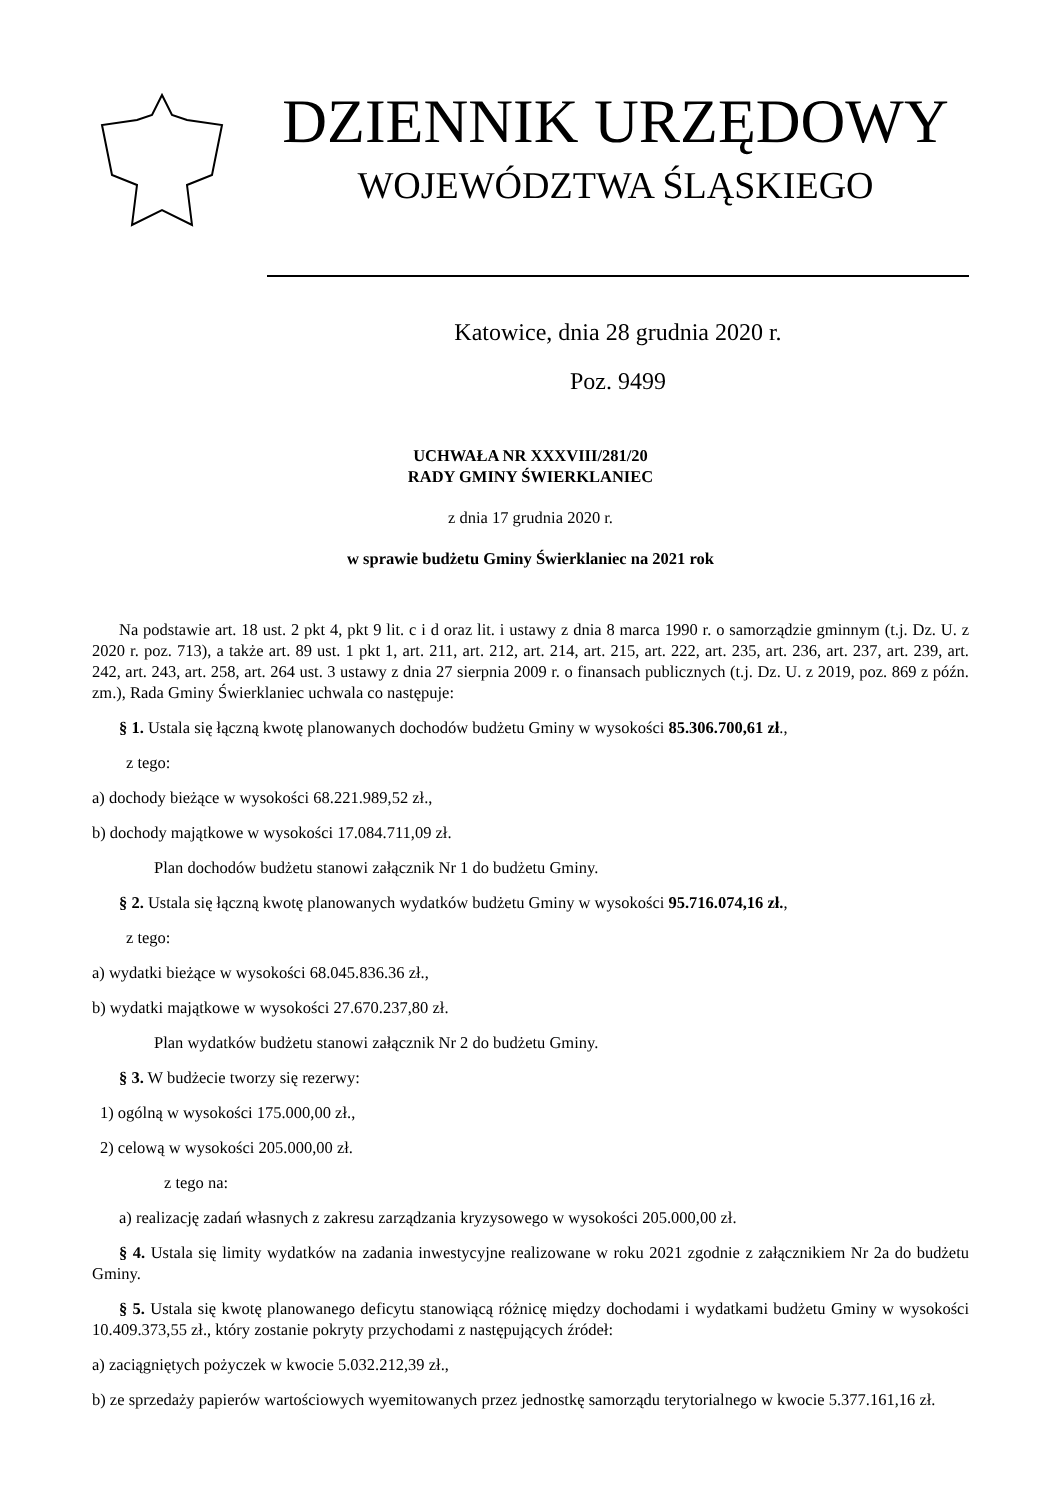DZIENNIK URZĘDOWY
WOJEWÓDZTWA ŚLĄSKIEGO
Katowice, dnia 28 grudnia 2020 r.
Poz. 9499
UCHWAŁA NR XXXVIII/281/20
RADY GMINY ŚWIERKLANIEC
z dnia 17 grudnia 2020 r.
w sprawie budżetu Gminy Świerklaniec na 2021 rok
Na podstawie art. 18 ust. 2 pkt 4, pkt 9 lit. c i d oraz lit. i ustawy z dnia 8 marca 1990 r. o samorządzie gminnym (t.j. Dz. U. z 2020 r. poz. 713), a także art. 89 ust. 1 pkt 1, art. 211, art. 212, art. 214, art. 215, art. 222, art. 235, art. 236, art. 237, art. 239, art. 242, art. 243, art. 258, art. 264 ust. 3 ustawy z dnia 27 sierpnia 2009 r. o finansach publicznych (t.j. Dz. U. z 2019, poz. 869 z późn. zm.), Rada Gminy Świerklaniec uchwala co następuje:
§ 1. Ustala się łączną kwotę planowanych dochodów budżetu Gminy w wysokości 85.306.700,61 zł.,
z tego:
a) dochody bieżące w wysokości 68.221.989,52 zł.,
b) dochody majątkowe w wysokości 17.084.711,09 zł.
Plan dochodów budżetu stanowi załącznik Nr 1 do budżetu Gminy.
§ 2. Ustala się łączną kwotę planowanych wydatków budżetu Gminy w wysokości 95.716.074,16 zł.,
z tego:
a) wydatki bieżące w wysokości 68.045.836.36 zł.,
b) wydatki majątkowe w wysokości 27.670.237,80 zł.
Plan wydatków budżetu stanowi załącznik Nr 2 do budżetu Gminy.
§ 3. W budżecie tworzy się rezerwy:
1) ogólną w wysokości 175.000,00 zł.,
2) celową w wysokości 205.000,00 zł.
z tego na:
a) realizację zadań własnych z zakresu zarządzania kryzysowego w wysokości 205.000,00 zł.
§ 4. Ustala się limity wydatków na zadania inwestycyjne realizowane w roku 2021 zgodnie z załącznikiem Nr 2a do budżetu Gminy.
§ 5. Ustala się kwotę planowanego deficytu stanowiącą różnicę między dochodami i wydatkami budżetu Gminy w wysokości 10.409.373,55 zł., który zostanie pokryty przychodami z następujących źródeł:
a) zaciągniętych pożyczek w kwocie 5.032.212,39 zł.,
b) ze sprzedaży papierów wartościowych wyemitowanych przez jednostkę samorządu terytorialnego w kwocie 5.377.161,16 zł.